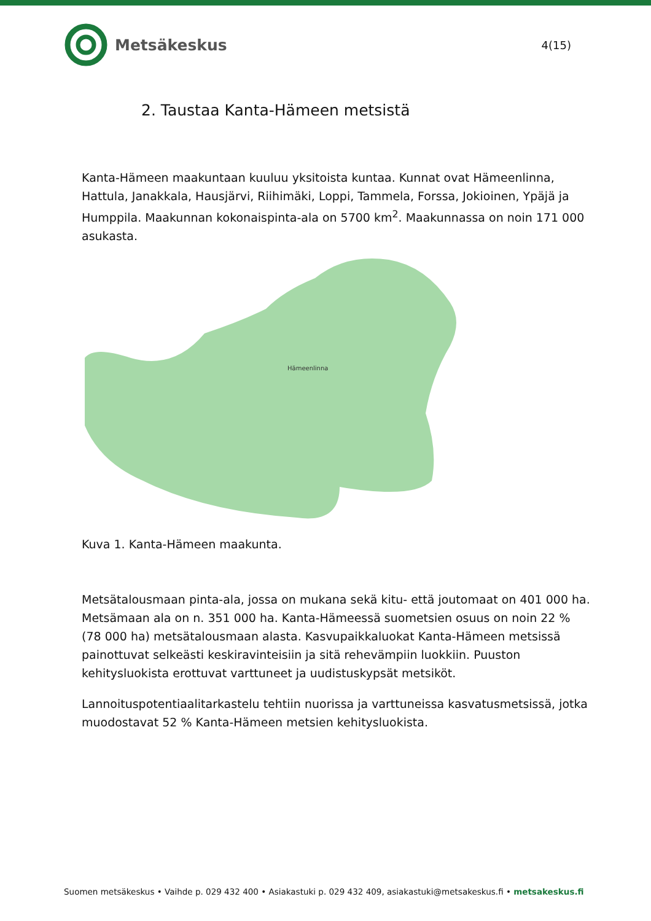Metsäkeskus
4(15)
2. Taustaa Kanta-Hämeen metsistä
Kanta-Hämeen maakuntaan kuuluu yksitoista kuntaa. Kunnat ovat Hämeenlinna, Hattula, Janakkala, Hausjärvi, Riihimäki, Loppi, Tammela, Forssa, Jokioinen, Ypäjä ja Humppila. Maakunnan kokonaispinta-ala on 5700 km<sup>2</sup>. Maakunnassa on noin 171 000 asukasta.
Hämeenlinna
Kuva 1. Kanta-Hämeen maakunta.
Metsätalousmaan pinta-ala, jossa on mukana sekä kitu- että joutomaat on 401 000 ha. Metsämaan ala on n. 351 000 ha. Kanta-Hämeessä suometsien osuus on noin 22 % (78 000 ha) metsätalousmaan alasta. Kasvupaikkaluokat Kanta-Hämeen metsissä painottuvat selkeästi keskiravinteisiin ja sitä rehevämpiin luokkiin. Puuston kehitysluokista erottuvat varttuneet ja uudistuskypsät metsiköt.
Lannoituspotentiaalitarkastelu tehtiin nuorissa ja varttuneissa kasvatusmetsissä, jotka muodostavat 52 % Kanta-Hämeen metsien kehitysluokista.
Suomen metsäkeskus • Vaihde p. 029 432 400 • Asiakastuki p. 029 432 409, asiakastuki@metsakeskus.fi • metsakeskus.fi